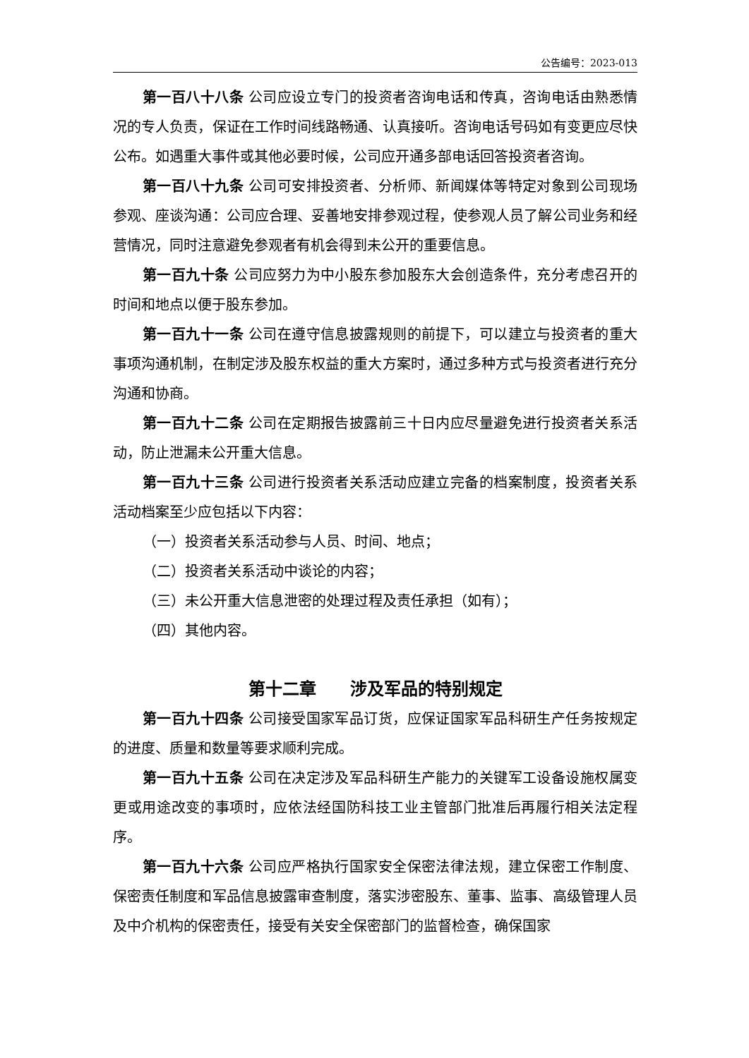公告编号：2023-013
第一百八十八条 公司应设立专门的投资者咨询电话和传真，咨询电话由熟悉情况的专人负责，保证在工作时间线路畅通、认真接听。咨询电话号码如有变更应尽快公布。如遇重大事件或其他必要时候，公司应开通多部电话回答投资者咨询。
第一百八十九条 公司可安排投资者、分析师、新闻媒体等特定对象到公司现场参观、座谈沟通：公司应合理、妥善地安排参观过程，使参观人员了解公司业务和经营情况，同时注意避免参观者有机会得到未公开的重要信息。
第一百九十条 公司应努力为中小股东参加股东大会创造条件，充分考虑召开的时间和地点以便于股东参加。
第一百九十一条 公司在遵守信息披露规则的前提下，可以建立与投资者的重大事项沟通机制，在制定涉及股东权益的重大方案时，通过多种方式与投资者进行充分沟通和协商。
第一百九十二条 公司在定期报告披露前三十日内应尽量避免进行投资者关系活动，防止泄漏未公开重大信息。
第一百九十三条 公司进行投资者关系活动应建立完备的档案制度，投资者关系活动档案至少应包括以下内容：
（一）投资者关系活动参与人员、时间、地点；
（二）投资者关系活动中谈论的内容；
（三）未公开重大信息泄密的处理过程及责任承担（如有）；
（四）其他内容。
第十二章　　涉及军品的特别规定
第一百九十四条 公司接受国家军品订货，应保证国家军品科研生产任务按规定的进度、质量和数量等要求顺利完成。
第一百九十五条 公司在决定涉及军品科研生产能力的关键军工设备设施权属变更或用途改变的事项时，应依法经国防科技工业主管部门批准后再履行相关法定程序。
第一百九十六条 公司应严格执行国家安全保密法律法规，建立保密工作制度、保密责任制度和军品信息披露审查制度，落实涉密股东、董事、监事、高级管理人员及中介机构的保密责任，接受有关安全保密部门的监督检查，确保国家